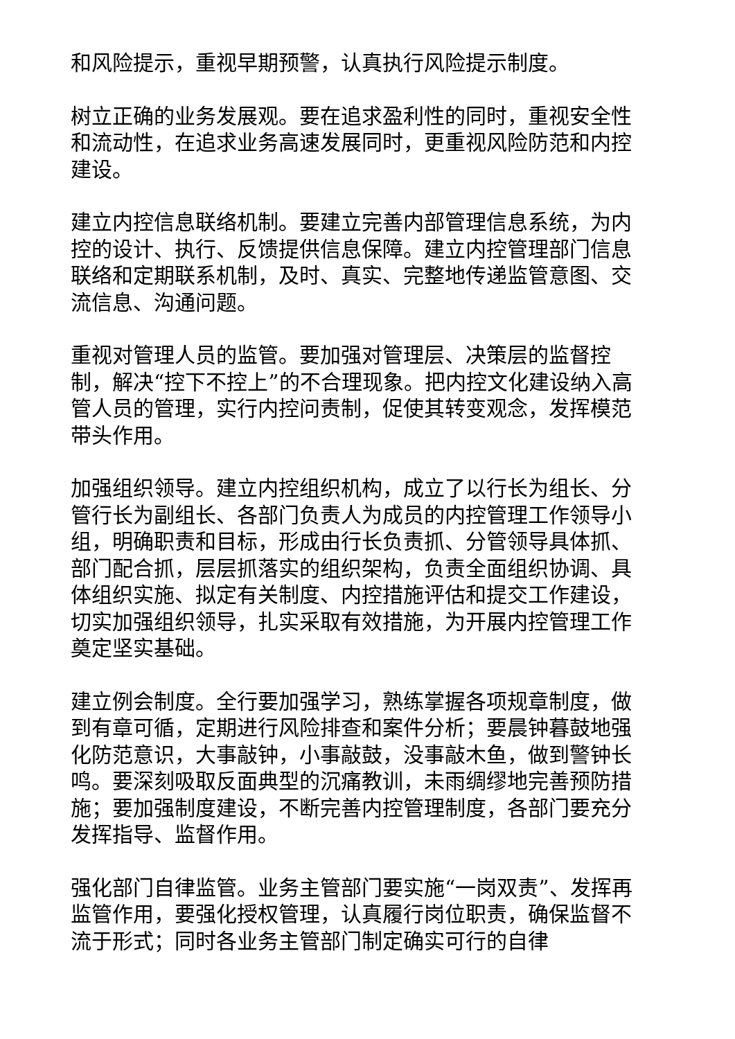和风险提示，重视早期预警，认真执行风险提示制度。
树立正确的业务发展观。要在追求盈利性的同时，重视安全性和流动性，在追求业务高速发展同时，更重视风险防范和内控建设。
建立内控信息联络机制。要建立完善内部管理信息系统，为内控的设计、执行、反馈提供信息保障。建立内控管理部门信息联络和定期联系机制，及时、真实、完整地传递监管意图、交流信息、沟通问题。
重视对管理人员的监管。要加强对管理层、决策层的监督控制，解决“控下不控上”的不合理现象。把内控文化建设纳入高管人员的管理，实行内控问责制，促使其转变观念，发挥模范带头作用。
加强组织领导。建立内控组织机构，成立了以行长为组长、分管行长为副组长、各部门负责人为成员的内控管理工作领导小组，明确职责和目标，形成由行长负责抓、分管领导具体抓、部门配合抓，层层抓落实的组织架构，负责全面组织协调、具体组织实施、拟定有关制度、内控措施评估和提交工作建设，切实加强组织领导，扎实采取有效措施，为开展内控管理工作奠定坚实基础。
建立例会制度。全行要加强学习，熟练掌握各项规章制度，做到有章可循，定期进行风险排查和案件分析；要晨钟暮鼓地强化防范意识，大事敲钟，小事敲鼓，没事敲木鱼，做到警钟长鸣。要深刻吸取反面典型的沉痛教训，未雨绸缪地完善预防措施；要加强制度建设，不断完善内控管理制度，各部门要充分发挥指导、监督作用。
强化部门自律监管。业务主管部门要实施“一岗双责”、发挥再监管作用，要强化授权管理，认真履行岗位职责，确保监督不流于形式；同时各业务主管部门制定确实可行的自律